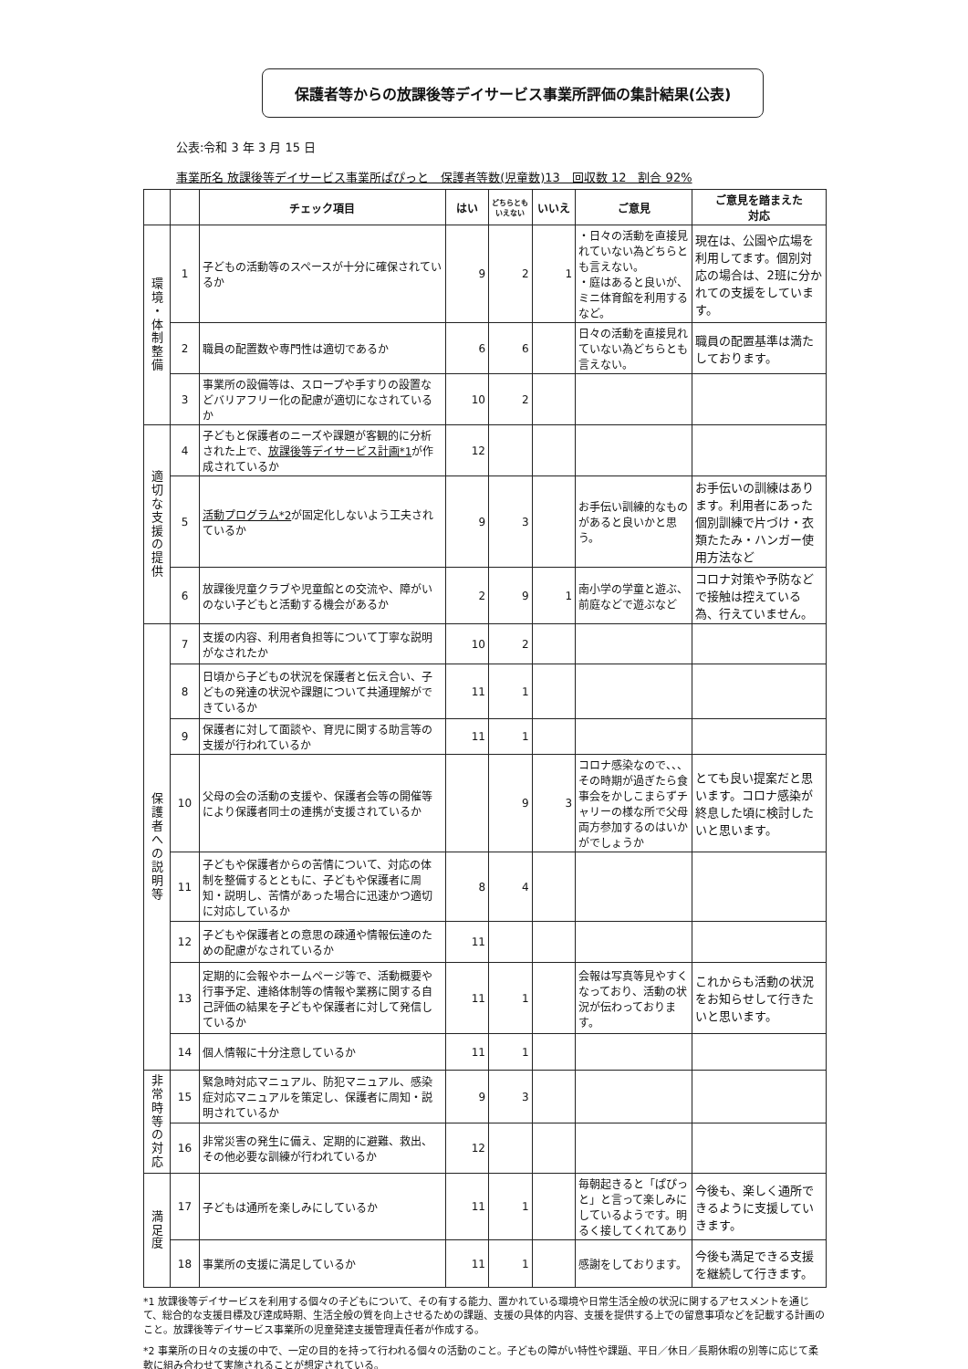保護者等からの放課後等デイサービス事業所評価の集計結果(公表)
公表:令和 3 年 3 月 15 日
事業所名 放課後等デイサービス事業所ぱぴっと　保護者等数(児童数)13　回収数 12　割合 92%
| | | チェック項目 | はい | どちらとも いえない | いいえ | ご意見 | ご意見を踏まえた 対応 |
| --- | --- | --- | --- | --- | --- | --- | --- |
| 環 境 ・ 体 制 整 備 | 1 | 子どもの活動等のスペースが十分に確保されているか | 9 | 2 | 1 | ・日々の活動を直接見れていない為どちらとも言えない。 ・庭はあると良いが、ミニ体育館を利用するなど。 | 現在は、公園や広場を利用してます。個別対応の場合は、2班に分かれての支援をしています。 |
| | 2 | 職員の配置数や専門性は適切であるか | 6 | 6 | | 日々の活動を直接見れていない為どちらとも言えない。 | 職員の配置基準は満たしております。 |
| | 3 | 事業所の設備等は、スロープや手すりの設置などバリアフリー化の配慮が適切になされているか | 10 | 2 | | | |
| 適 切 な 支 援 の 提 供 | 4 | 子どもと保護者のニーズや課題が客観的に分析された上で、 放課後等デイサービス計画*1 が作成されているか | 12 | | | | |
| | 5 | 活動プログラム*2 が固定化しないよう工夫されているか | 9 | 3 | | お手伝い訓練的なものがあると良いかと思う。 | お手伝いの訓練はあります。利用者にあった個別訓練で片づけ・衣類たたみ・ハンガー使用方法など |
| | 6 | 放課後児童クラブや児童館との交流や、障がいのない子どもと活動する機会があるか | 2 | 9 | 1 | 南小学の学童と遊ぶ、前庭などで遊ぶなど | コロナ対策や予防などで接触は控えている為、行えていません。 |
| 保 護 者 へ の 説 明 等 | 7 | 支援の内容、利用者負担等について丁寧な説明がなされたか | 10 | 2 | | | |
| | 8 | 日頃から子どもの状況を保護者と伝え合い、子どもの発達の状況や課題について共通理解ができているか | 11 | 1 | | | |
| | 9 | 保護者に対して面談や、育児に関する助言等の支援が行われているか | 11 | 1 | | | |
| | 10 | 父母の会の活動の支援や、保護者会等の開催等により保護者同士の連携が支援されているか | | 9 | 3 | コロナ感染なので、、、その時期が過ぎたら食事会をかしこまらずチャリーの様な所で父母両方参加するのはいかがでしょうか | とても良い提案だと思います。コロナ感染が終息した頃に検討したいと思います。 |
| | 11 | 子どもや保護者からの苦情について、対応の体制を整備するとともに、子どもや保護者に周知・説明し、苦情があった場合に迅速かつ適切に対応しているか | 8 | 4 | | | |
| | 12 | 子どもや保護者との意思の疎通や情報伝達のための配慮がなされているか | 11 | | | | |
| | 13 | 定期的に会報やホームページ等で、活動概要や行事予定、連絡体制等の情報や業務に関する自己評価の結果を子どもや保護者に対して発信しているか | 11 | 1 | | 会報は写真等見やすくなっており、活動の状況が伝わっております。 | これからも活動の状況をお知らせして行きたいと思います。 |
| | 14 | 個人情報に十分注意しているか | 11 | 1 | | | |
| 非 常 時 等 の 対 応 | 15 | 緊急時対応マニュアル、防犯マニュアル、感染症対応マニュアルを策定し、保護者に周知・説明されているか | 9 | 3 | | | |
| | 16 | 非常災害の発生に備え、定期的に避難、救出、その他必要な訓練が行われているか | 12 | | | | |
| 満 足 度 | 17 | 子どもは通所を楽しみにしているか | 11 | 1 | | 毎朝起きると「ぱぴっと」と言って楽しみにしているようです。明るく接してくれてあり | 今後も、楽しく通所できるように支援していきます。 |
| | 18 | 事業所の支援に満足しているか | 11 | 1 | | 感謝をしております。 | 今後も満足できる支援を継続して行きます。 |
*1 放課後等デイサービスを利用する個々の子どもについて、その有する能力、置かれている環境や日常生活全般の状況に関するアセスメントを通じて、総合的な支援目標及び達成時期、生活全般の質を向上させるための課題、支援の具体的内容、支援を提供する上での留意事項などを記載する計画のこと。放課後等デイサービス事業所の児童発達支援管理責任者が作成する。
*2 事業所の日々の支援の中で、一定の目的を持って行われる個々の活動のこと。子どもの障がい特性や課題、平日／休日／長期休暇の別等に応じて柔軟に組み合わせて実施されることが想定されている。